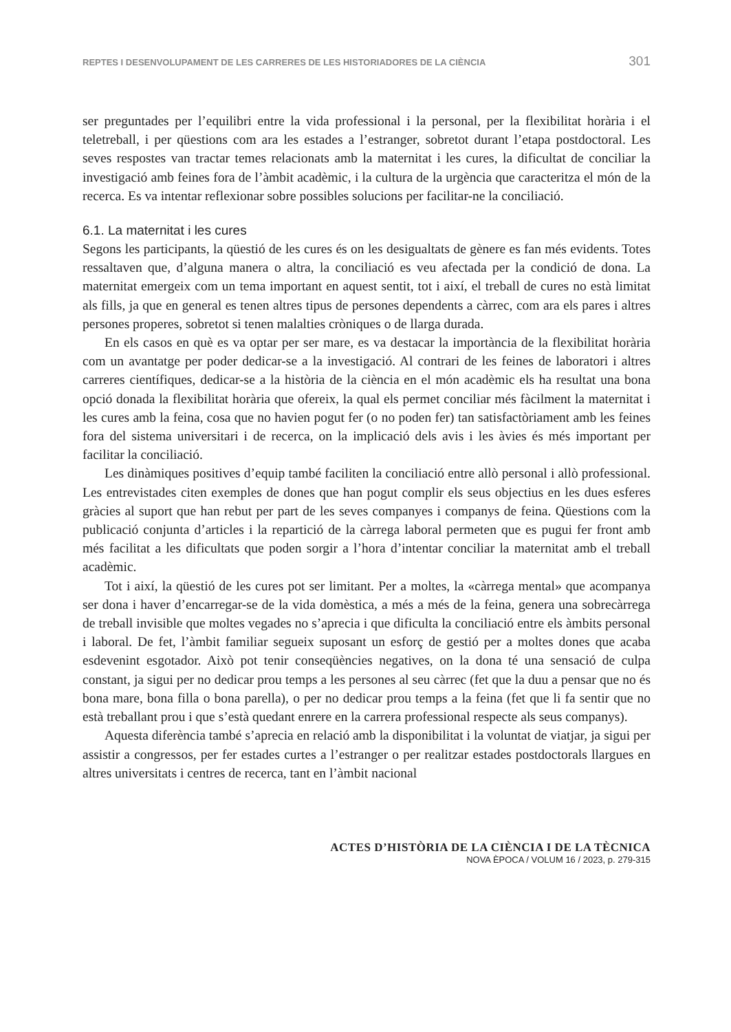REPTES I DESENVOLUPAMENT DE LES CARRERES DE LES HISTORIADORES DE LA CIÈNCIA 301
ser preguntades per l’equilibri entre la vida professional i la personal, per la flexibilitat horària i el teletreball, i per qüestions com ara les estades a l’estranger, sobretot durant l’etapa postdoctoral. Les seves respostes van tractar temes relacionats amb la maternitat i les cures, la dificultat de conciliar la investigació amb feines fora de l’àmbit acadèmic, i la cultura de la urgència que caracteritza el món de la recerca. Es va intentar reflexionar sobre possibles solucions per facilitar-ne la conciliació.
6.1. La maternitat i les cures
Segons les participants, la qüestió de les cures és on les desigualtats de gènere es fan més evidents. Totes ressaltaven que, d’alguna manera o altra, la conciliació es veu afectada per la condició de dona. La maternitat emergeix com un tema important en aquest sentit, tot i així, el treball de cures no està limitat als fills, ja que en general es tenen altres tipus de persones dependents a càrrec, com ara els pares i altres persones properes, sobretot si tenen malalties cròniques o de llarga durada.
En els casos en què es va optar per ser mare, es va destacar la importància de la flexibilitat horària com un avantatge per poder dedicar-se a la investigació. Al contrari de les feines de laboratori i altres carreres científiques, dedicar-se a la història de la ciència en el món acadèmic els ha resultat una bona opció donada la flexibilitat horària que ofereix, la qual els permet conciliar més fàcilment la maternitat i les cures amb la feina, cosa que no havien pogut fer (o no poden fer) tan satisfactòriament amb les feines fora del sistema universitari i de recerca, on la implicació dels avis i les àvies és més important per facilitar la conciliació.
Les dinàmiques positives d’equip també faciliten la conciliació entre allò personal i allò professional. Les entrevistades citen exemples de dones que han pogut complir els seus objectius en les dues esferes gràcies al suport que han rebut per part de les seves companyes i companys de feina. Qüestions com la publicació conjunta d’articles i la repartició de la càrrega laboral permeten que es pugui fer front amb més facilitat a les dificultats que poden sorgir a l’hora d’intentar conciliar la maternitat amb el treball acadèmic.
Tot i així, la qüestió de les cures pot ser limitant. Per a moltes, la «càrrega mental» que acompanya ser dona i haver d’encarregar-se de la vida domèstica, a més a més de la feina, genera una sobrecàrrega de treball invisible que moltes vegades no s’aprecia i que dificulta la conciliació entre els àmbits personal i laboral. De fet, l’àmbit familiar segueix suposant un esforç de gestió per a moltes dones que acaba esdevenint esgotador. Això pot tenir conseqüències negatives, on la dona té una sensació de culpa constant, ja sigui per no dedicar prou temps a les persones al seu càrrec (fet que la duu a pensar que no és bona mare, bona filla o bona parella), o per no dedicar prou temps a la feina (fet que li fa sentir que no està treballant prou i que s’està quedant enrere en la carrera professional respecte als seus companys).
Aquesta diferència també s’aprecia en relació amb la disponibilitat i la voluntat de viatjar, ja sigui per assistir a congressos, per fer estades curtes a l’estranger o per realitzar estades postdoctorals llargues en altres universitats i centres de recerca, tant en l’àmbit nacional
ACTES D’HISTÒRIA DE LA CIÈNCIA I DE LA TÈCNICA
NOVA ÈPOCA / VOLUM 16 / 2023, p. 279-315